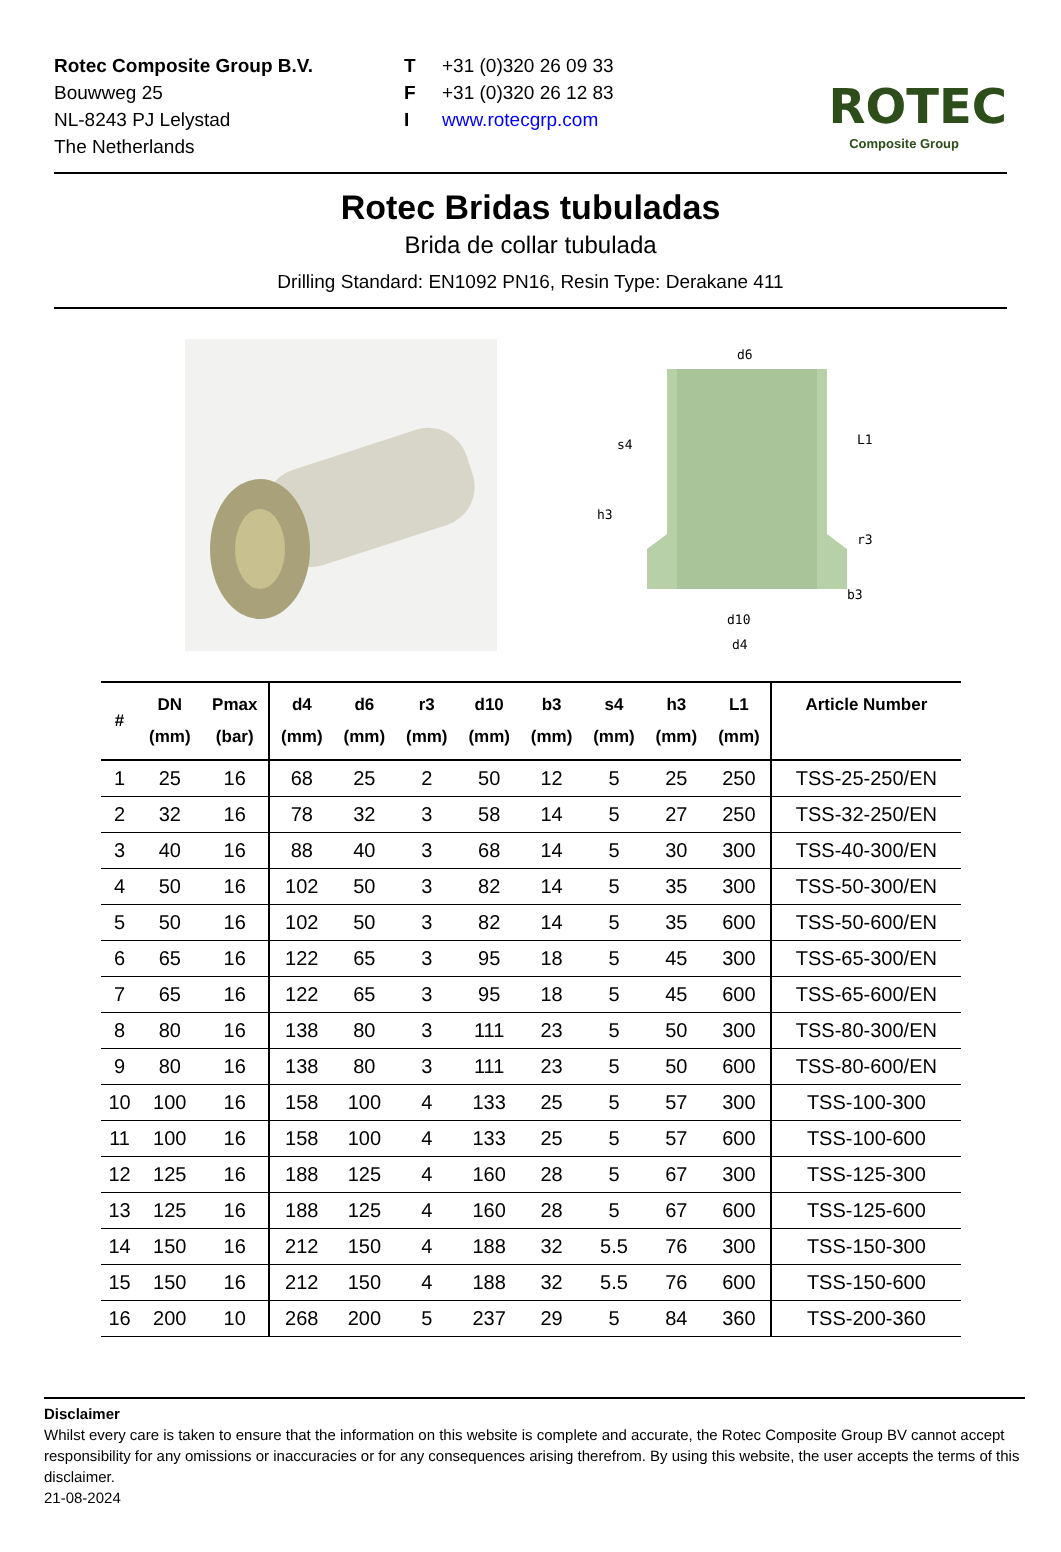Rotec Composite Group B.V.
Bouwweg 25
NL-8243 PJ Lelystad
The Netherlands
T +31 (0)320 26 09 33
F +31 (0)320 26 12 83
Iwww.rotecgrp.com
ROTEC
Composite Group
Rotec Bridas tubuladas
Brida de collar tubulada
Drilling Standard: EN1092 PN16, Resin Type: Derakane 411
d6
s4
h3
r3
L1
b3
d10
d4
| # | DN (mm) | Pmax (bar) | d4 (mm) | d6 (mm) | r3 (mm) | d10 (mm) | b3 (mm) | s4 (mm) | h3 (mm) | L1 (mm) | Article Number |
| --- | --- | --- | --- | --- | --- | --- | --- | --- | --- | --- | --- |
| 1 | 25 | 16 | 68 | 25 | 2 | 50 | 12 | 5 | 25 | 250 | TSS-25-250/EN |
| 2 | 32 | 16 | 78 | 32 | 3 | 58 | 14 | 5 | 27 | 250 | TSS-32-250/EN |
| 3 | 40 | 16 | 88 | 40 | 3 | 68 | 14 | 5 | 30 | 300 | TSS-40-300/EN |
| 4 | 50 | 16 | 102 | 50 | 3 | 82 | 14 | 5 | 35 | 300 | TSS-50-300/EN |
| 5 | 50 | 16 | 102 | 50 | 3 | 82 | 14 | 5 | 35 | 600 | TSS-50-600/EN |
| 6 | 65 | 16 | 122 | 65 | 3 | 95 | 18 | 5 | 45 | 300 | TSS-65-300/EN |
| 7 | 65 | 16 | 122 | 65 | 3 | 95 | 18 | 5 | 45 | 600 | TSS-65-600/EN |
| 8 | 80 | 16 | 138 | 80 | 3 | 111 | 23 | 5 | 50 | 300 | TSS-80-300/EN |
| 9 | 80 | 16 | 138 | 80 | 3 | 111 | 23 | 5 | 50 | 600 | TSS-80-600/EN |
| 10 | 100 | 16 | 158 | 100 | 4 | 133 | 25 | 5 | 57 | 300 | TSS-100-300 |
| 11 | 100 | 16 | 158 | 100 | 4 | 133 | 25 | 5 | 57 | 600 | TSS-100-600 |
| 12 | 125 | 16 | 188 | 125 | 4 | 160 | 28 | 5 | 67 | 300 | TSS-125-300 |
| 13 | 125 | 16 | 188 | 125 | 4 | 160 | 28 | 5 | 67 | 600 | TSS-125-600 |
| 14 | 150 | 16 | 212 | 150 | 4 | 188 | 32 | 5.5 | 76 | 300 | TSS-150-300 |
| 15 | 150 | 16 | 212 | 150 | 4 | 188 | 32 | 5.5 | 76 | 600 | TSS-150-600 |
| 16 | 200 | 10 | 268 | 200 | 5 | 237 | 29 | 5 | 84 | 360 | TSS-200-360 |
Disclaimer
Whilst every care is taken to ensure that the information on this website is complete and accurate, the Rotec Composite Group BV cannot accept responsibility for any omissions or inaccuracies or for any consequences arising therefrom. By using this website, the user accepts the terms of this disclaimer.
21-08-2024